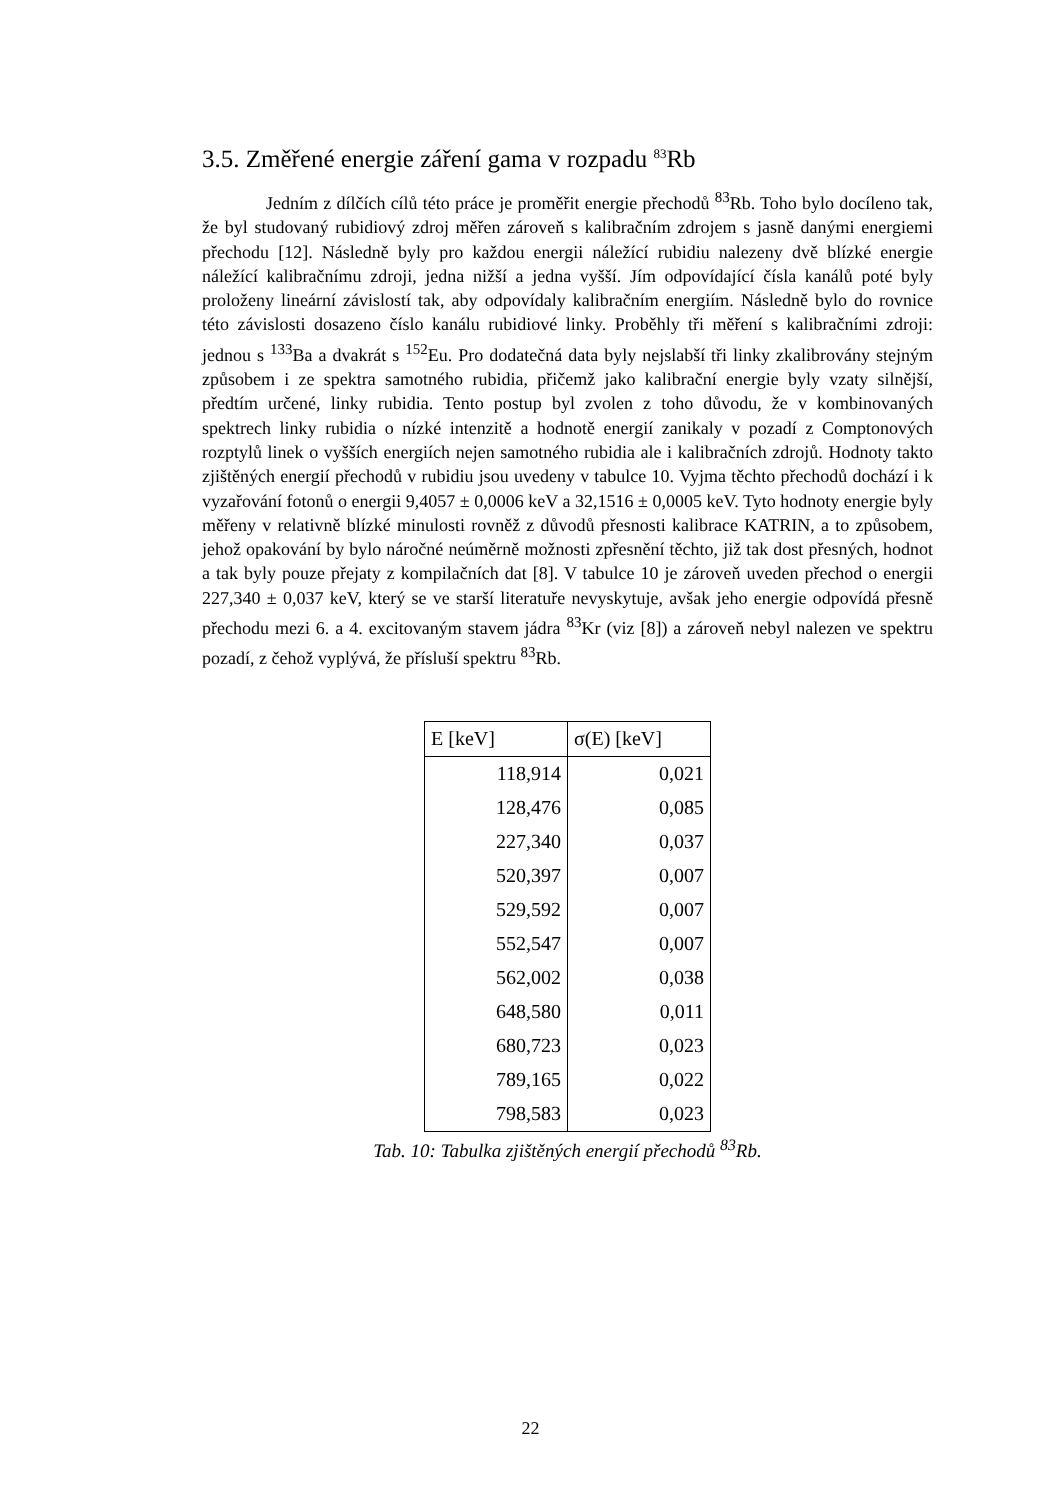3.5. Změřené energie záření gama v rozpadu <sup>83</sup>Rb
Jedním z dílčích cílů této práce je proměřit energie přechodů <sup>83</sup>Rb. Toho bylo docíleno tak, že byl studovaný rubidiový zdroj měřen zároveň s kalibračním zdrojem s jasně danými energiemi přechodu [12]. Následně byly pro každou energii náležící rubidiu nalezeny dvě blízké energie náležící kalibračnímu zdroji, jedna nižší a jedna vyšší. Jím odpovídající čísla kanálů poté byly proloženy lineární závislostí tak, aby odpovídaly kalibračním energiím. Následně bylo do rovnice této závislosti dosazeno číslo kanálu rubidiové linky. Proběhly tři měření s kalibračními zdroji: jednou s <sup>133</sup>Ba a dvakrát s <sup>152</sup>Eu. Pro dodatečná data byly nejslabší tři linky zkalibrovány stejným způsobem i ze spektra samotného rubidia, přičemž jako kalibrační energie byly vzaty silnější, předtím určené, linky rubidia. Tento postup byl zvolen z toho důvodu, že v kombinovaných spektrech linky rubidia o nízké intenzitě a hodnotě energií zanikaly v pozadí z Comptonových rozptylů linek o vyšších energiích nejen samotného rubidia ale i kalibračních zdrojů. Hodnoty takto zjištěných energií přechodů v rubidiu jsou uvedeny v tabulce 10. Vyjma těchto přechodů dochází i k vyzařování fotonů o energii 9,4057 ± 0,0006 keV a 32,1516 ± 0,0005 keV. Tyto hodnoty energie byly měřeny v relativně blízké minulosti rovněž z důvodů přesnosti kalibrace KATRIN, a to způsobem, jehož opakování by bylo náročné neúměrně možnosti zpřesnění těchto, již tak dost přesných, hodnot a tak byly pouze přejaty z kompilačních dat [8]. V tabulce 10 je zároveň uveden přechod o energii 227,340 ± 0,037 keV, který se ve starší literatuře nevyskytuje, avšak jeho energie odpovídá přesně přechodu mezi 6. a 4. excitovaným stavem jádra <sup>83</sup>Kr (viz [8]) a zároveň nebyl nalezen ve spektru pozadí, z čehož vyplývá, že přísluší spektru <sup>83</sup>Rb.
| E [keV] | σ(E) [keV] |
| --- | --- |
| 118,914 | 0,021 |
| 128,476 | 0,085 |
| 227,340 | 0,037 |
| 520,397 | 0,007 |
| 529,592 | 0,007 |
| 552,547 | 0,007 |
| 562,002 | 0,038 |
| 648,580 | 0,011 |
| 680,723 | 0,023 |
| 789,165 | 0,022 |
| 798,583 | 0,023 |
Tab. 10: Tabulka zjištěných energií přechodů <sup>83</sup>Rb.
22